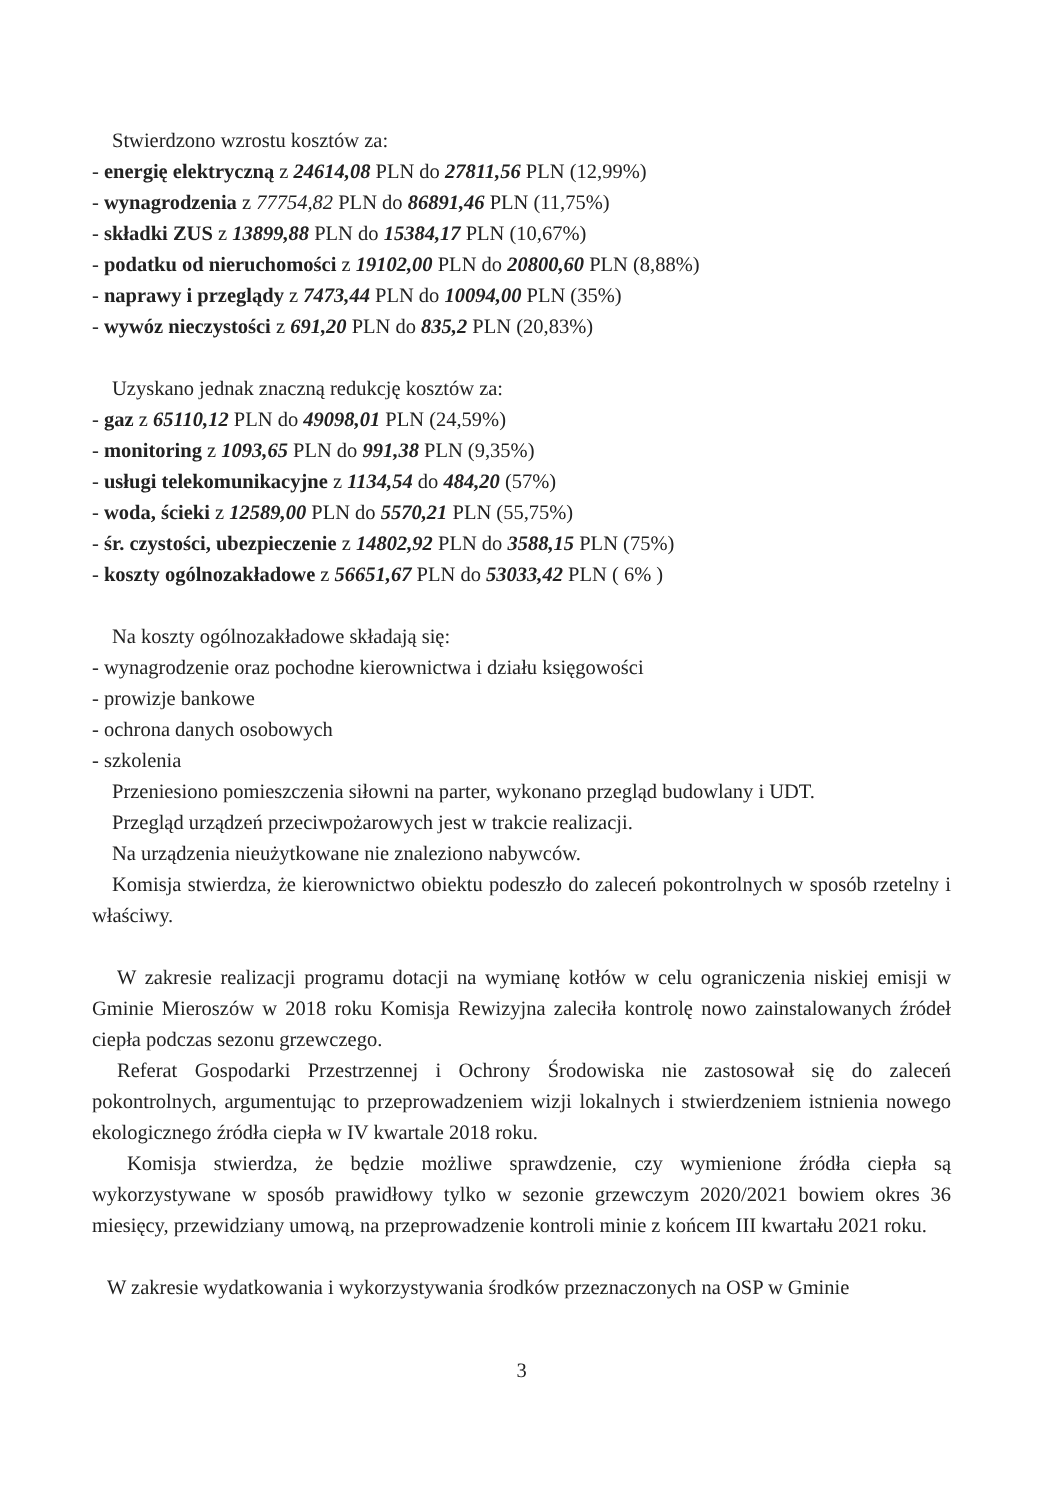Stwierdzono wzrostu kosztów za:
- energię elektryczną z 24614,08 PLN do 27811,56 PLN (12,99%)
- wynagrodzenia z 77754,82 PLN do 86891,46 PLN (11,75%)
- składki ZUS z 13899,88 PLN do 15384,17 PLN (10,67%)
- podatku od nieruchomości z 19102,00 PLN do 20800,60 PLN (8,88%)
- naprawy i przeglądy z 7473,44 PLN do 10094,00 PLN (35%)
- wywóz nieczystości z 691,20 PLN do 835,2 PLN (20,83%)
Uzyskano jednak znaczną redukcję kosztów za:
- gaz z 65110,12 PLN do 49098,01 PLN (24,59%)
- monitoring z 1093,65 PLN do 991,38 PLN (9,35%)
- usługi telekomunikacyjne z 1134,54 do 484,20 (57%)
- woda, ścieki z 12589,00 PLN do 5570,21 PLN (55,75%)
- śr. czystości, ubezpieczenie z 14802,92 PLN do 3588,15 PLN (75%)
- koszty ogólnozakładowe z 56651,67 PLN do 53033,42 PLN ( 6% )
Na koszty ogólnozakładowe składają się:
- wynagrodzenie oraz pochodne kierownictwa i działu księgowości
- prowizje bankowe
- ochrona danych osobowych
- szkolenia
Przeniesiono pomieszczenia siłowni na parter, wykonano przegląd budowlany i UDT.
Przegląd urządzeń przeciwpożarowych jest w trakcie realizacji.
Na urządzenia nieużytkowane nie znaleziono nabywców.
Komisja stwierdza, że kierownictwo obiektu podeszło do zaleceń pokontrolnych w sposób rzetelny i właściwy.
W zakresie realizacji programu dotacji na wymianę kotłów w celu ograniczenia niskiej emisji w Gminie Mieroszów w 2018 roku Komisja Rewizyjna zaleciła kontrolę nowo zainstalowanych źródeł ciepła podczas sezonu grzewczego.
Referat Gospodarki Przestrzennej i Ochrony Środowiska nie zastosował się do zaleceń pokontrolnych, argumentując to przeprowadzeniem wizji lokalnych i stwierdzeniem istnienia nowego ekologicznego źródła ciepła w IV kwartale 2018 roku.
Komisja stwierdza, że będzie możliwe sprawdzenie, czy wymienione źródła ciepła są wykorzystywane w sposób prawidłowy tylko w sezonie grzewczym 2020/2021 bowiem okres 36 miesięcy, przewidziany umową, na przeprowadzenie kontroli minie z końcem III kwartału 2021 roku.
W zakresie wydatkowania i wykorzystywania środków przeznaczonych na OSP w Gminie
3